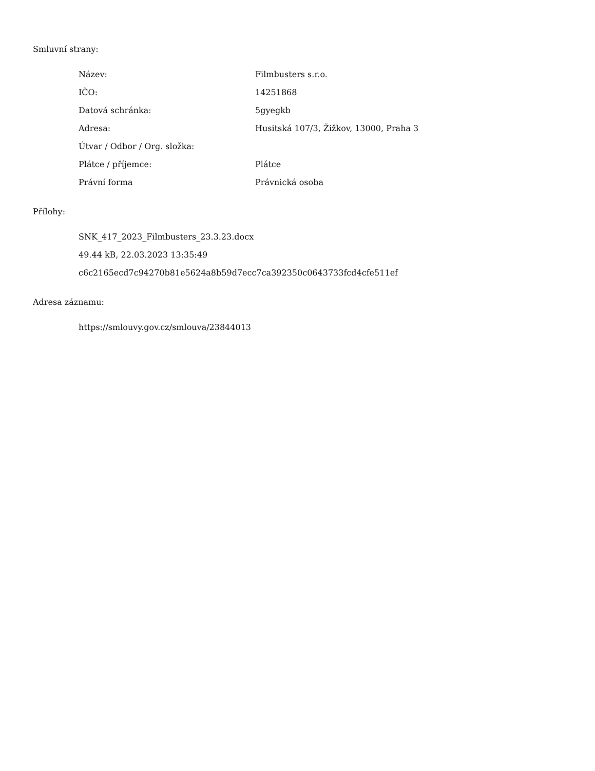Smluvní strany:
| Název: | Filmbusters s.r.o. |
| IČO: | 14251868 |
| Datová schránka: | 5gyegkb |
| Adresa: | Husitská 107/3, Žižkov, 13000, Praha 3 |
| Útvar / Odbor / Org. složka: | |
| Plátce / příjemce: | Plátce |
| Právní forma | Právnická osoba |
Přílohy:
SNK_417_2023_Filmbusters_23.3.23.docx
49.44 kB, 22.03.2023 13:35:49
c6c2165ecd7c94270b81e5624a8b59d7ecc7ca392350c0643733fcd4cfe511ef
Adresa záznamu:
https://smlouvy.gov.cz/smlouva/23844013